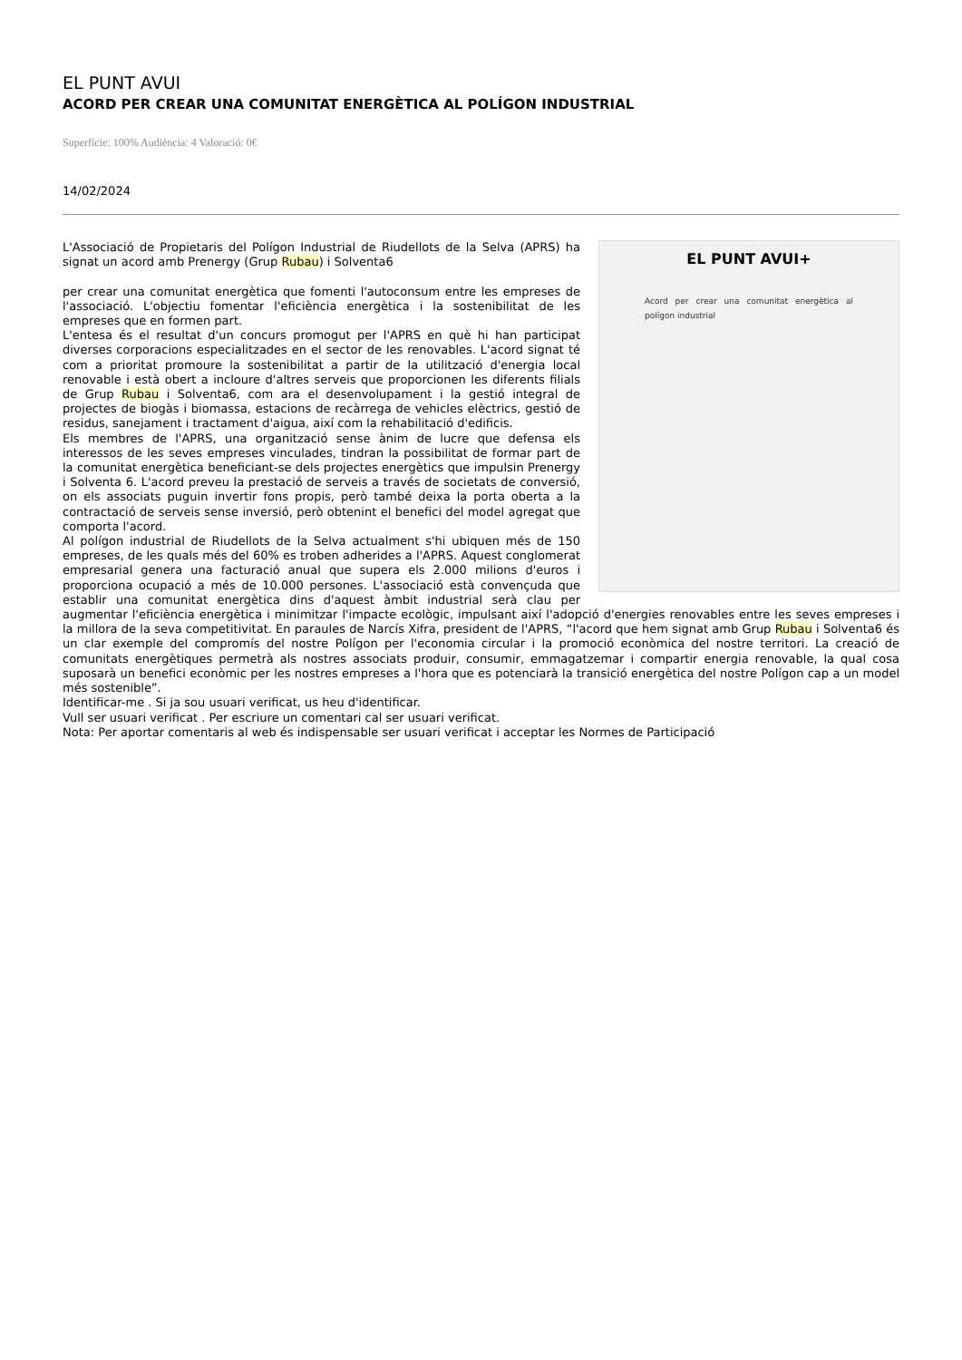EL PUNT AVUI
ACORD PER CREAR UNA COMUNITAT ENERGÈTICA AL POLÍGON INDUSTRIAL
Superfície: 100% Audiència: 4 Valoració: 0€
14/02/2024
EL PUNT AVUI+
Acord per crear una comunitat energètica al polígon industrial
L'Associació de Propietaris del Polígon Industrial de Riudellots de la Selva (APRS) ha signat un acord amb Prenergy (Grup Rubau) i Solventa6
per crear una comunitat energètica que fomenti l'autoconsum entre les empreses de l'associació. L'objectiu fomentar l'eficiència energètica i la sostenibilitat de les empreses que en formen part.
L'entesa és el resultat d'un concurs promogut per l'APRS en què hi han participat diverses corporacions especialitzades en el sector de les renovables. L'acord signat té com a prioritat promoure la sostenibilitat a partir de la utilització d'energia local renovable i està obert a incloure d'altres serveis que proporcionen les diferents filials de Grup Rubau i Solventa6, com ara el desenvolupament i la gestió integral de projectes de biogàs i biomassa, estacions de recàrrega de vehicles elèctrics, gestió de residus, sanejament i tractament d'aigua, així com la rehabilitació d'edificis.
Els membres de l'APRS, una organització sense ànim de lucre que defensa els interessos de les seves empreses vinculades, tindran la possibilitat de formar part de la comunitat energètica beneficiant-se dels projectes energètics que impulsin Prenergy i Solventa 6. L'acord preveu la prestació de serveis a través de societats de conversió, on els associats puguin invertir fons propis, però també deixa la porta oberta a la contractació de serveis sense inversió, però obtenint el benefici del model agregat que comporta l'acord.
Al polígon industrial de Riudellots de la Selva actualment s'hi ubiquen més de 150 empreses, de les quals més del 60% es troben adherides a l'APRS. Aquest conglomerat empresarial genera una facturació anual que supera els 2.000 milions d'euros i proporciona ocupació a més de 10.000 persones. L'associació està convençuda que establir una comunitat energètica dins d'aquest àmbit industrial serà clau per augmentar l'eficiència energètica i minimitzar l'impacte ecològic, impulsant així l'adopció d'energies renovables entre les seves empreses i la millora de la seva competitivitat. En paraules de Narcís Xifra, president de l'APRS, “l'acord que hem signat amb Grup Rubau i Solventa6 és un clar exemple del compromís del nostre Polígon per l'economia circular i la promoció econòmica del nostre territori. La creació de comunitats energètiques permetrà als nostres associats produir, consumir, emmagatzemar i compartir energia renovable, la qual cosa suposarà un benefici econòmic per les nostres empreses a l'hora que es potenciarà la transició energètica del nostre Polígon cap a un model més sostenible”.
Identificar-me . Si ja sou usuari verificat, us heu d'identificar.
Vull ser usuari verificat . Per escriure un comentari cal ser usuari verificat.
Nota: Per aportar comentaris al web és indispensable ser usuari verificat i acceptar les Normes de Participació